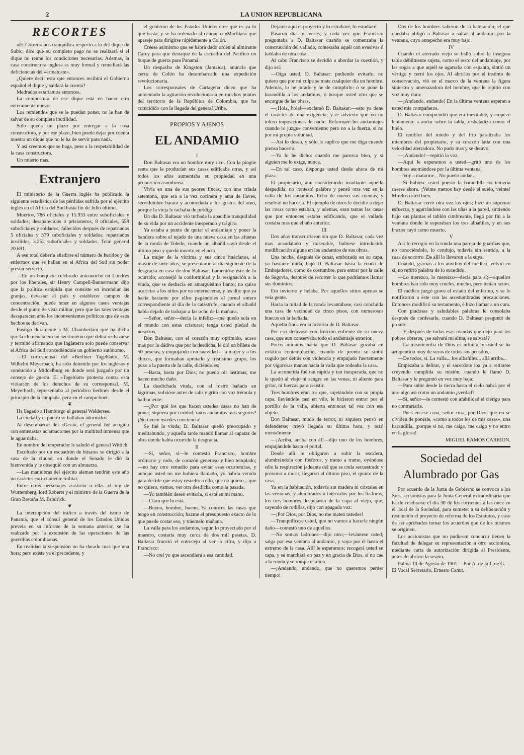2 LA UNION REPUBLICANA
RECORTES
«El Correo» nos tranquiliza respecto a lo del dique de Subic; dice que su completo pago no se realizará si el dique no reune los condiciones necesarias. Ademas, la casa constructora inglesa es muy formal y remediará las deficiencias del «armatoste».
¿Quiere decir esto que entonces recibirá el Gobierno español el dique y saldará la cuenta?
Medrados estaríamos entonces.
La compostura de ese dique está en hacer otro enteramente nuevo.
Los remiendos que se le puedan poner, no le han de salvar de su completa inutilidad.
Sólo queda un plazo por entregar a la casa constructora, y por ese plazo, bien puede dejar por cuenta nuestra un dique que no le ha de servir para nada.
Y así creemos que se haga, pese a la respetabilidad de la casa constructora.
Un muerto mas.
Extranjero
El ministerio de la Guerra inglés ha publicado la siguiente estadística de las pérdidas sufrida por el ejército inglés en el Africa del Sud hasta fin de Julio último.
Muertos, 786 oficiales y 15.933 entre suboficiales y soldados; desaparecidos ó prisioneros, 8 oficiales, 558 suboficiales y soldados; fallecidos después de repatriados 5 oficiales y 379 suboficiales y soldados; repatriados inválidos, 3.252 suboficiales y soldados. Total general 20.691.
A ese total debería añadirse el número de heridos y de enfermos que se hallan en el Africa del Sud sin poder prestar servicio.
—En un banquete celebrado anteanoche en Londres por los liberales, sir Henry Campell-Bannermann dijo que la política estúpida que consiste en incendiar las granjas, devastar al país y establecer campos de concentración, puede tener en algunos casos ventajas desde el punto de vista militar, pero que las tales ventajas desaparecen ante los inconvenientes políticos que de esos hechos se derivan.
Fustigó duramente a M. Chamberlain que ha dicho que la clemencia era un sentimiento que debía rechazarse y terminó afirmando que Inglaterra solo puede conservar el Africa del Sud concediéndole un gobierno autónomo.
—El corresponsal del «Berliner Tageblatt», M. Wilhelm Meyerbach, ha sido detenido por los ingleses y conducido a Middelburg en donde será juzgado por un consejo de guerra. El «Tageblatt» protesta contra esta violación de los derechos de su corresponsal. M. Meyerbach, representaba al periódico berlinés desde el principio de la campaña, pero en el campo boer.
❦
Ha llegado a Hamburgo el general Waldersee.
La ciudad y el puerto se hallaban adornados.
Al desembarcar del «Gera», el general fué acogido con entusiastas aclamaciones por la multitud inmensa que le aguardaba.
En nombre del emperador le saludó el general Wittich.
Escoltado por un escuadrón de húsares se dirigió a la casa de la ciudad, en donde el Senado le dió la bienvenida y le obsequió con un almuerzo.
—Las maniobras del ejército aleman tendrán este año un carácter extrictamente militar.
Entre otros personajes asistirán a ellas el rey de Wurtemberg, lord Roberts y el ministro de la Guerra de la Gran Bretaña M. Brodrick.
❦
La interrupción del tráfico a través del istmo de Panamá, que el cónsul general de los Estados Unidos preveía en su informe de la semana anterior, se ha realizado por la extensión de las operaciones de las guerrillas colombianas.
En realidad la suspensión no ha durado mas que una hora; pero existe ya el precedente, y
el gobierno de los Estados Unidos cree que es ya lo que basta, y se ha ordenado al cañonero «Machias» que apareje para dirigirse rápidamente a Colón.
Créese asimismo que se habrá dado orden al almirante Carey para que destaque de la escuadra del Pacífico un buque de guerra para Panamá.
Un despacho de Kingston (Jamaica), anuncia que cerca de Colón ha desembarcado una expedición revolucionaria.
Los corresponsales de Cartagena dicen que ha aumentado la agitación revolucionaria en muchos puntos del territorio de la República de Colombia, que ha coincidido con la llegada del general Uribe.
PROPIOS Y AJENOS
EL ANDAMIO
I
Don Baltasar era un hombre muy rico. Con la pingüe renta que le producían sus casas edificaba otras, y así todos los años aumentaba su propiedad en una proporción asombrosa.
Vivía en una de sus peores fincas, con una criada setentona, que era a la vez cocinera y ama de llaves, servidumbre barata y acomodada a los gustos del amo, porque la vieja le tachaba de pródigo.
Un día D. Baltasar vió turbada la apacible tranquilidad de su vida por un accidente inesperado y trágico.
Ya estaba a punto de quitar el andamiaje y poner la bandera sobre el tejado de una nueva casa en las afueras de la ronda de Toledo, cuando un albañil cayó desde el último piso y quedó muerto en el acto.
La mujer de la víctima y sus cinco huérfanos, el mayor de siete años, se presentaron al día siguiente de la desgracia en casa de don Baltasar. Lamentóse éste de lo ocurrido; aconsejó la conformidad y la resignación a la viuda, que se deshacía en amarguísimo llanto; no quiso acariciar a los niños por no enternecerse, y les dijo que ya hacía bastante por ellos pagándoles el jornal entero correspondiente al día de la catástrofe, cuando el albañil había dejado de trabajar a las ocho de la mañana.
—Señor, señor—decía la infeliz:—me quedo sola en el mundo con estas criaturas; tenga usted piedad de nosotros.
Don Baltasar, con el corazón muy oprimido, acaso mas por la dádiva que por la desdicha, le dió un billete de 50 pesetas, y empujando con suavidad a la mujer y a los chicos, que formaban apretado y tristísimo grupo, los puso a la puerta de la calle, diciéndoles:
—Basta, basta por Dios; no puedo oir lástimas; me hacen mucho daño.
La desdichada viuda, con el rostro bañado en lágrimas, volvióse antes de salir y gritó con voz trémula y balbuciente:
—¿Por qué los que hacen ustedes casas no han de poner, siquiera por caridad, unos andamios mas seguros? ¡No tienen ustedes conciencia!
Se fué la viuda; D. Baltasar quedó preocupado y meditabundo, y aquella tarde mandó llamar al capataz de obra donde había ocurrido la desgracia.
II
—Sí, señor, sí—le contestó Francisco, hombre ordinario y rudo, de corazón generoso y bien templado;—no hay otro remedio para evitar esas ocurrencias, y aunque usted no me hubiera llamado, yo habría venido para decirle que estoy resuelto a ello, que no quiero... que no quiero, vamos, ver otra desdicha como la pasada.
—Yo también deseo evitarla, si está en mi mano.
—Claro que lo está.
—Bueno, hombre, bueno. Ya conoces las casas que tengo en construcción; hazme el presupuesto exacto de lo que puede costar eso, y tráemelo mañana.
La valla para los andamios, según lo proyectado por el maestro, costaría muy cerca de dos mil pesetas. D. Baltasar frunció el entrecejo al ver la cifra, y dijo a Francisco:
—No creí yo que ascendiera a esa cantidad.
Déjame aquí el proyecto y lo estudiaré, lo estudiaré.
Pasaron días y meses, y cada vez que Francisco preguntaba a D. Baltasar cuando se comenzaba la construcción del vallado, contestaba aquél con evasivas ó hablaba de otra cosa.
Al cabo Francisco se decidió a abordar la cuestión, y dijo así:
—Oiga usted, D. Baltasar: pudiendo evitarlo, no quiero que por mi culpa se mate cualquier día un hombre. Además, lo he jurado y he de cumplirlo: ó se pone la barandilla a los andamios, ó busque usted otro que se encargue de las obras.
—¡Hola, hola!—exclamó D. Baltasar:—esto ya tiene el carácter de una exigencia, y te advierto que yo no tolero imposiciones de nadie. Reformaré los andamiajes cuando lo juzgue conveniente; pero no a la fuerza, si no por mi propia voluntad.
—Así lo deseo, y sólo le suplico que me diga cuando piensa hacerlo.
—Ya lo he dicho: cuando me parezca bien, y si alguien me lo exige, nunca.
—En tal caso, disponga usted desde ahora de mi plaza.
El propietario, aun considerando insultante aquella despedida, no contestó palabra y pensó otra vez en la valla de los andamios. Echó de nuevo sus cuentas, y resolvió no hacerla. El ejemplo de otros le decidió a dejar las cosas como estaban, y ademas, eran tantas las casas que por entonces estaba edificando, que el vallado costaba mas que el año anterior.
III
Dos años transcurrieron sin que D. Baltasar, cada vez mas acaudalado y miserable, hubiese introducido modificación alguna en los andamios de sus obras.
Una noche, después de cenar, embozado en su capa, ya bastante raída, bajó D. Baltasar hasta la ronda de Embajadores, como de costumbre, para entrar por la calle de Segovia, después de recorrer lo que podríamos llamar sus dominios.
Era invierno y helaba. Por aquellos sitios apenas se veía gente.
Hacia la mitad de la ronda levantábase, casi concluída una casa de vecindad de cinco pisos, con numerosos huecos en la fachada.
Aquella finca era la favorita de D. Baltasar.
Por eso detúvose con fruición enfrente de su nueva casa, que aun conservaba todo el andamiaje exterior.
Pocos minutos hacía que D. Baltasar gozaba en extática contemplación, cuando de pronto se sintió cogido por detrás con violencia y empujado fuertemente por vigorosas manos hacia la valla que rodeaba la casa.
La acometida fué tan rápida y tan inesperada, que no le quedó al viejo ni sangre en las venas, ni aliento para gritar, ni fuerzas para resistir.
Tres hombres eran los que, sujetándole con su propia capa, llevándole casi en vilo, le hicieron entrar por el portillo de la valla, abierta entonces tal vez con ese objeto.
Don Baltasar, mudo de terror, ni siquiera pensó en defenderse; creyó llegada su última hora, y rezó mentalmente.
—¡Arriba, arriba con él!—dijo uno de los hombres, empujándole hasta el portal.
Desde allí le obligaron a subir la escalera, alumbrándola con fósforos, y tramo a tramo, oyéndose sólo la respiración jadeante del que se creía secuestrado y próximo a morir, llegaron al último piso, el quinto de la casa.
Ya en la habitación, todavía sin madera ni cristales en las ventanas, y alumbrados a intérvalos por los fósforos, los tres hombres despojaron de la capa al viejo, que, cayendo de rodillas, dijo con apagada voz:
—¡Por Dios, por Dios, no me maten ustedes!
—Tranquilícese usted, que no vamos a hacerle ningún daño—contestó uno de aquellos.
—No somos ladrones—dijo otro;—levántese usted; salga por esa ventana al andamio, y vaya por él hasta el extremo de la casa. Allí le esperamos: recogerá usted su capa, y se marchará en paz y en gracia de Dios, si no cae a la ronda y se rompe el alma.
—¡Andando, andando, que no queremos perder tiempo!
Dos de los hombres salieron de la habitación; el que quedaba obligó a Baltasar a saltar al andamio por la ventana, cuyo antepecho era muy bajo.
IV
Cuando el aterrado viejo se halló sobre la insegura tabla débilmente sujeta, como el resto del andamiaje, por las sogas a que aquél se agarraba con espanto, sintió un vértigo y cerró los ojos. Al abrirlos por el instinto de conservación, vió en el marco de la ventana la figura siniestra y amenazadora del hombre, que le repitió con voz muy dura:
—¡Andando, andando! En la última ventana esperan a usted mis compañeros.
D. Baltasar comprendió que era inevitable, y empezó lentamente a andar sobre la tabla, resbaladiza como el hielo.
El temblor del miedo y del frío paralizaba los miembros del propietario, y su corazón latía con una velocidad aterradora. No pudo mas y se detuvo.
—¡Andando!—repitió la voz.
—Aquí le esperamos a usted—gritó uno de los hombres asomándose por la última ventana.
—Voy a matarme... No puedo andar...
—Si hubiese usted puesto la barandilla no temería caerse ahora. ¡Veinte metros hay desde el suelo, veinte! Mírelos usted bien.
D. Baltasar cerró otra vez los ojos; hizo un supremo esfuerzo, y agarrándose con las uñas a la pared, sintiendo bajo sus plantas el tablón cimbreante, llegó por fin a la ventana donde le esperaban los tres albañiles, y en sus brazos cayó como muerto.
V
Así lo recogió en la ronda una pareja de guardias que, no conociéndolo, lo condujo, todavía sin sentido, a la casa de socorro. De allí lo llevaron a la suya.
Cuando, gracias a los auxilios del médico, volvió en sí, no refirió palabra de lo sucedido.
—Lo merezco, lo merezco—decía para sí;—aquellos hombres han sido muy crueles, mucho, pero tenían razón.
El médico juzgó grave el estado del enfermo, y se lo notificaron a éste con las acostumbradas precauciones. Entonces modificó su testamento, é hizo llamar a un cura.
Con piadosas y saludables palabras le consolaba después de confesarle, cuando D. Baltasar preguntó de pronto:
—Y después de todas esas mandas que dejo para los pobres obreros, ¿se salvará mi alma, se salvará?
—La misericordia de Dios es infinita, y usted se ha arrepentido muy de veras de todos sus pecados.
—De todos, sí. La valla... los albañiles... allá arriba...
Empezaba a delirar, y el sacerdote iba ya a retirarse creyendo cumplida su misión, cuando le llamó D. Baltasar y le preguntó en voz muy baja:
—Para subir desde la tierra hasta el cielo habrá por el aire algo así como un andamio ¿verdad?
—Sí, señor—le contestó con afabilidad el clérigo para no contrariarle.
—Pues en ese caso, señor cura, por Dios, que no se olviden de ponerle, «como a todos los de mis casas», una barandilla, ¡porque si no, me caigo, me caigo y no entro en la gloria!
MIGUEL RAMOS CARRION.
Sociedad del Alumbrado por Gas
Por acuerdo de la Junta de Gobierno se convoca a los Sres. accionistas para la Junta General extraordinaria que ha de celebrarse el día 30 de los corrientes a las once en el local de la Sociedad, para someter a su deliberación y resolución el proyecto de reforma de los Estatutos, y caso de ser aprobados tomar los acuerdos que de los mismos se originen.
Los accionistas que no pudiesen concurrir tienen la facultad de delegar su representación a otro accionista, mediante carta de autorización dirigida al Presidente, antes de abrirse la sesión.
Palma 10 de Agosto de 1901.—Por A. de la J. de G.—El Vocal Secretario, Ernesto Canut.